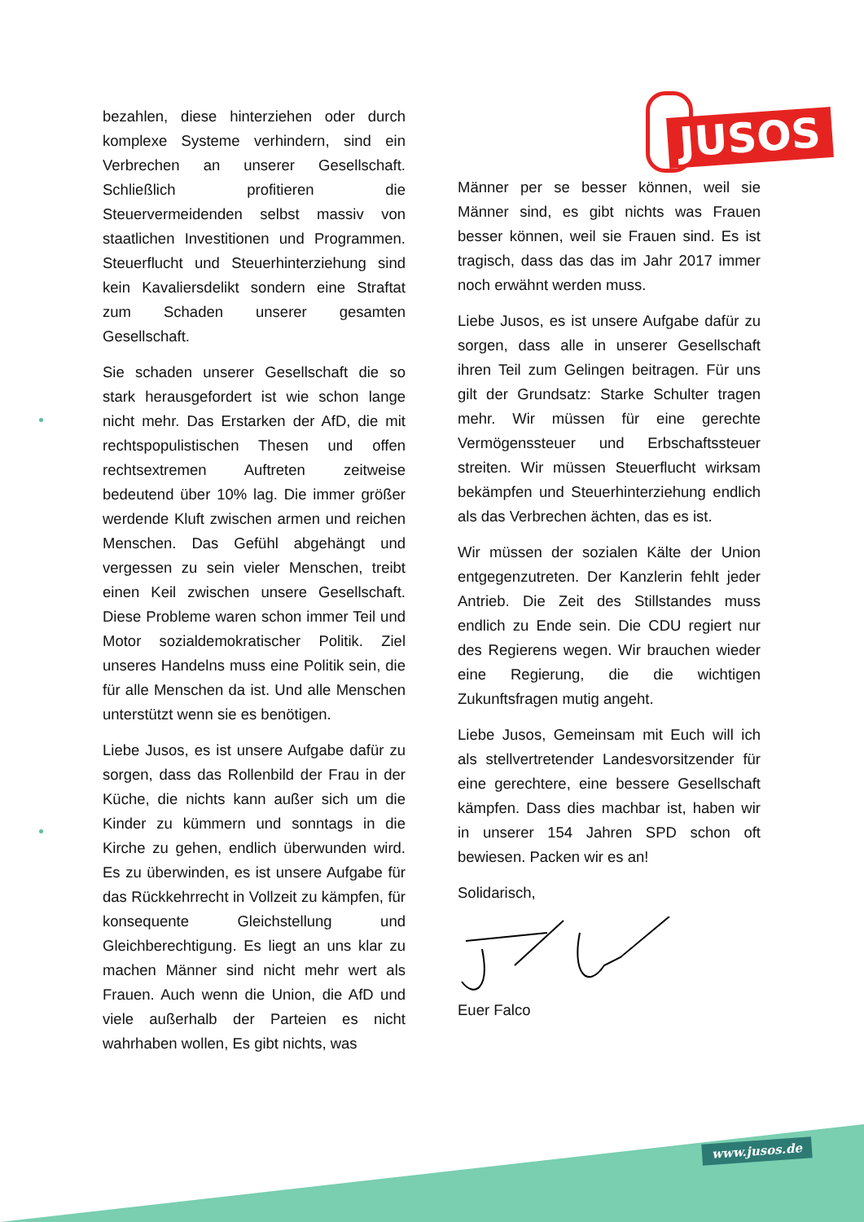JUSOS
bezahlen, diese hinterziehen oder durch komplexe Systeme verhindern, sind ein Verbrechen an unserer Gesellschaft. Schließlich profitieren die Steuervermeidenden selbst massiv von staatlichen Investitionen und Programmen. Steuerflucht und Steuerhinterziehung sind kein Kavaliersdelikt sondern eine Straftat zum Schaden unserer gesamten Gesellschaft.
Sie schaden unserer Gesellschaft die so stark herausgefordert ist wie schon lange nicht mehr. Das Erstarken der AfD, die mit rechtspopulistischen Thesen und offen rechtsextremen Auftreten zeitweise bedeutend über 10% lag. Die immer größer werdende Kluft zwischen armen und reichen Menschen. Das Gefühl abgehängt und vergessen zu sein vieler Menschen, treibt einen Keil zwischen unsere Gesellschaft. Diese Probleme waren schon immer Teil und Motor sozialdemokratischer Politik. Ziel unseres Handelns muss eine Politik sein, die für alle Menschen da ist. Und alle Menschen unterstützt wenn sie es benötigen.
Liebe Jusos, es ist unsere Aufgabe dafür zu sorgen, dass das Rollenbild der Frau in der Küche, die nichts kann außer sich um die Kinder zu kümmern und sonntags in die Kirche zu gehen, endlich überwunden wird. Es zu überwinden, es ist unsere Aufgabe für das Rückkehrrecht in Vollzeit zu kämpfen, für konsequente Gleichstellung und Gleichberechtigung. Es liegt an uns klar zu machen Männer sind nicht mehr wert als Frauen. Auch wenn die Union, die AfD und viele außerhalb der Parteien es nicht wahrhaben wollen, Es gibt nichts, was
Männer per se besser können, weil sie Männer sind, es gibt nichts was Frauen besser können, weil sie Frauen sind. Es ist tragisch, dass das das im Jahr 2017 immer noch erwähnt werden muss.
Liebe Jusos, es ist unsere Aufgabe dafür zu sorgen, dass alle in unserer Gesellschaft ihren Teil zum Gelingen beitragen. Für uns gilt der Grundsatz: Starke Schulter tragen mehr. Wir müssen für eine gerechte Vermögenssteuer und Erbschaftssteuer streiten. Wir müssen Steuerflucht wirksam bekämpfen und Steuerhinterziehung endlich als das Verbrechen ächten, das es ist.
Wir müssen der sozialen Kälte der Union entgegenzutreten. Der Kanzlerin fehlt jeder Antrieb. Die Zeit des Stillstandes muss endlich zu Ende sein. Die CDU regiert nur des Regierens wegen. Wir brauchen wieder eine Regierung, die die wichtigen Zukunftsfragen mutig angeht.
Liebe Jusos, Gemeinsam mit Euch will ich als stellvertretender Landesvorsitzender für eine gerechtere, eine bessere Gesellschaft kämpfen. Dass dies machbar ist, haben wir in unserer 154 Jahren SPD schon oft bewiesen. Packen wir es an!
Solidarisch,
Euer Falco
www.jusos.de